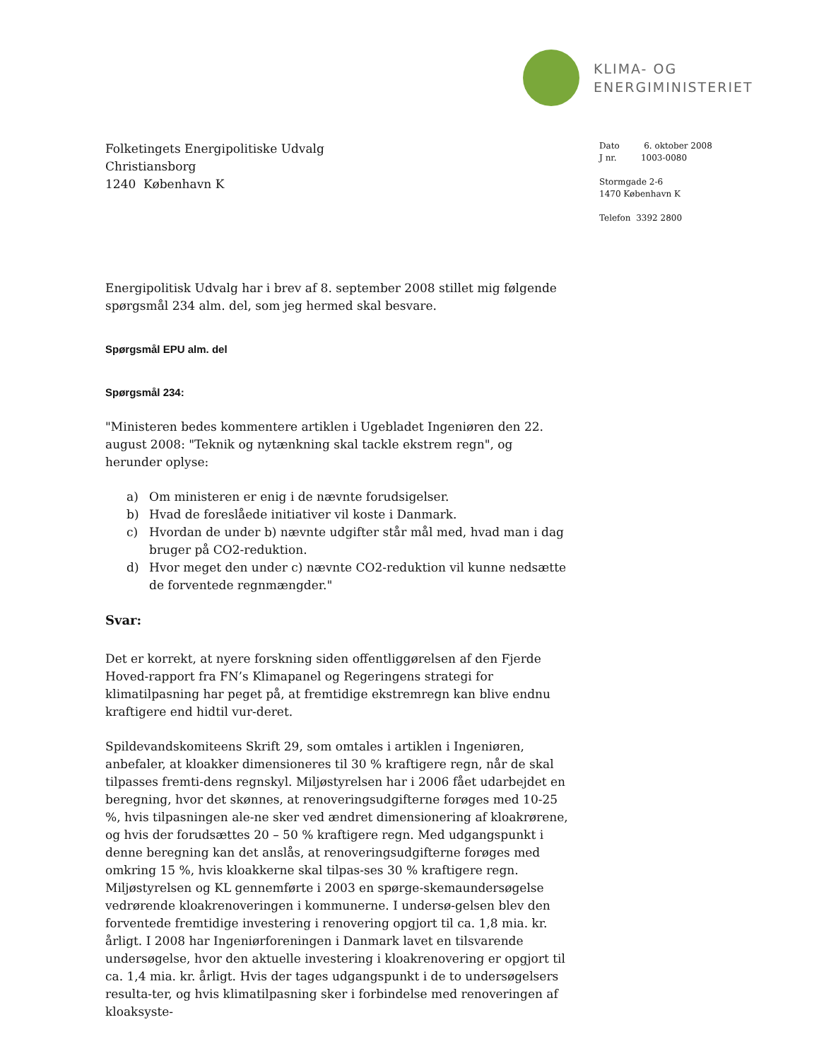KLIMA- OG
ENERGIMINISTERIET
Folketingets Energipolitiske Udvalg
Christiansborg
1240 København K
Dato 6. oktober 2008
J nr. 1003-0080
Stormgade 2-6
1470 København K
Telefon 3392 2800
Energipolitisk Udvalg har i brev af 8. september 2008 stillet mig følgende spørgsmål 234 alm. del, som jeg hermed skal besvare.
Spørgsmål EPU alm. del
Spørgsmål 234:
"Ministeren bedes kommentere artiklen i Ugebladet Ingeniøren den 22. august 2008: "Teknik og nytænkning skal tackle ekstrem regn", og herunder oplyse:
a) Om ministeren er enig i de nævnte forudsigelser.
b) Hvad de foreslåede initiativer vil koste i Danmark.
c) Hvordan de under b) nævnte udgifter står mål med, hvad man i dag bruger på CO2-reduktion.
d) Hvor meget den under c) nævnte CO2-reduktion vil kunne nedsætte de forventede regnmængder."
Svar:
Det er korrekt, at nyere forskning siden offentliggørelsen af den Fjerde Hoved-rapport fra FN’s Klimapanel og Regeringens strategi for klimatilpasning har peget på, at fremtidige ekstremregn kan blive endnu kraftigere end hidtil vur-deret.
Spildevandskomiteens Skrift 29, som omtales i artiklen i Ingeniøren, anbefaler, at kloakker dimensioneres til 30 % kraftigere regn, når de skal tilpasses fremti-dens regnskyl. Miljøstyrelsen har i 2006 fået udarbejdet en beregning, hvor det skønnes, at renoveringsudgifterne forøges med 10-25 %, hvis tilpasningen ale-ne sker ved ændret dimensionering af kloakrørene, og hvis der forudsættes 20 – 50 % kraftigere regn. Med udgangspunkt i denne beregning kan det anslås, at renoveringsudgifterne forøges med omkring 15 %, hvis kloakkerne skal tilpas-ses 30 % kraftigere regn. Miljøstyrelsen og KL gennemførte i 2003 en spørge-skemaundersøgelse vedrørende kloakrenoveringen i kommunerne. I undersø-gelsen blev den forventede fremtidige investering i renovering opgjort til ca. 1,8 mia. kr. årligt. I 2008 har Ingeniørforeningen i Danmark lavet en tilsvarende undersøgelse, hvor den aktuelle investering i kloakrenovering er opgjort til ca. 1,4 mia. kr. årligt. Hvis der tages udgangspunkt i de to undersøgelsers resulta-ter, og hvis klimatilpasning sker i forbindelse med renoveringen af kloaksyste-